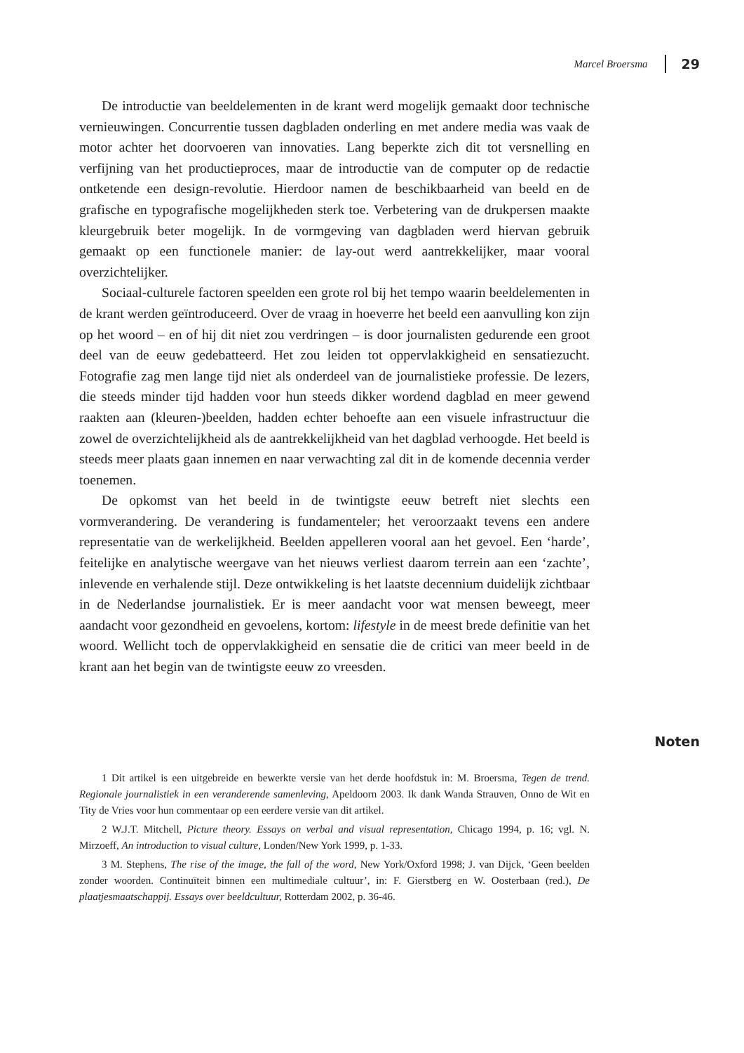Marcel Broersma 29
De introductie van beeldelementen in de krant werd mogelijk gemaakt door technische vernieuwingen. Concurrentie tussen dagbladen onderling en met andere media was vaak de motor achter het doorvoeren van innovaties. Lang beperkte zich dit tot versnelling en verfijning van het productieproces, maar de introductie van de computer op de redactie ontketende een design-revolutie. Hierdoor namen de beschikbaarheid van beeld en de grafische en typografische mogelijkheden sterk toe. Verbetering van de drukpersen maakte kleurgebruik beter mogelijk. In de vormgeving van dagbladen werd hiervan gebruik gemaakt op een functionele manier: de lay-out werd aantrekkelijker, maar vooral overzichtelijker.
Sociaal-culturele factoren speelden een grote rol bij het tempo waarin beeldelementen in de krant werden geïntroduceerd. Over de vraag in hoeverre het beeld een aanvulling kon zijn op het woord – en of hij dit niet zou verdringen – is door journalisten gedurende een groot deel van de eeuw gedebatteerd. Het zou leiden tot oppervlakkigheid en sensatiezucht. Fotografie zag men lange tijd niet als onderdeel van de journalistieke professie. De lezers, die steeds minder tijd hadden voor hun steeds dikker wordend dagblad en meer gewend raakten aan (kleuren-)beelden, hadden echter behoefte aan een visuele infrastructuur die zowel de overzichtelijkheid als de aantrekkelijkheid van het dagblad verhoogde. Het beeld is steeds meer plaats gaan innemen en naar verwachting zal dit in de komende decennia verder toenemen.
De opkomst van het beeld in de twintigste eeuw betreft niet slechts een vormverandering. De verandering is fundamenteler; het veroorzaakt tevens een andere representatie van de werkelijkheid. Beelden appelleren vooral aan het gevoel. Een ‘harde’, feitelijke en analytische weergave van het nieuws verliest daarom terrein aan een ‘zachte’, inlevende en verhalende stijl. Deze ontwikkeling is het laatste decennium duidelijk zichtbaar in de Nederlandse journalistiek. Er is meer aandacht voor wat mensen beweegt, meer aandacht voor gezondheid en gevoelens, kortom: lifestyle in de meest brede definitie van het woord. Wellicht toch de oppervlakkigheid en sensatie die de critici van meer beeld in de krant aan het begin van de twintigste eeuw zo vreesden.
Noten
1 Dit artikel is een uitgebreide en bewerkte versie van het derde hoofdstuk in: M. Broersma, Tegen de trend. Regionale journalistiek in een veranderende samenleving, Apeldoorn 2003. Ik dank Wanda Strauven, Onno de Wit en Tity de Vries voor hun commentaar op een eerdere versie van dit artikel.
2 W.J.T. Mitchell, Picture theory. Essays on verbal and visual representation, Chicago 1994, p. 16; vgl. N. Mirzoeff, An introduction to visual culture, Londen/New York 1999, p. 1-33.
3 M. Stephens, The rise of the image, the fall of the word, New York/Oxford 1998; J. van Dijck, ‘Geen beelden zonder woorden. Continuïteit binnen een multimediale cultuur’, in: F. Gierstberg en W. Oosterbaan (red.), De plaatjesmaatschappij. Essays over beeldcultuur, Rotterdam 2002, p. 36-46.